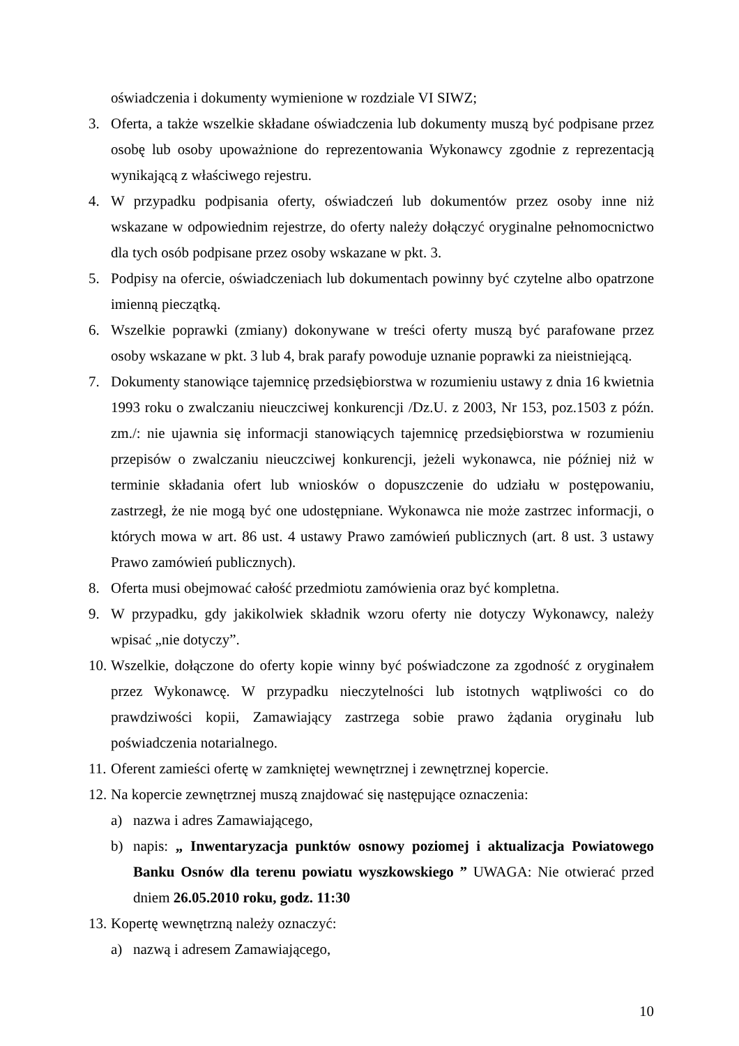oświadczenia i dokumenty wymienione w rozdziale VI SIWZ;
3. Oferta, a także wszelkie składane oświadczenia lub dokumenty muszą być podpisane przez osobę lub osoby upoważnione do reprezentowania Wykonawcy zgodnie z reprezentacją wynikającą z właściwego rejestru.
4. W przypadku podpisania oferty, oświadczeń lub dokumentów przez osoby inne niż wskazane w odpowiednim rejestrze, do oferty należy dołączyć oryginalne pełnomocnictwo dla tych osób podpisane przez osoby wskazane w pkt. 3.
5. Podpisy na ofercie, oświadczeniach lub dokumentach powinny być czytelne albo opatrzone imienną pieczątką.
6. Wszelkie poprawki (zmiany) dokonywane w treści oferty muszą być parafowane przez osoby wskazane w pkt. 3 lub 4, brak parafy powoduje uznanie poprawki za nieistniejącą.
7. Dokumenty stanowiące tajemnicę przedsiębiorstwa w rozumieniu ustawy z dnia 16 kwietnia 1993 roku o zwalczaniu nieuczciwej konkurencji /Dz.U. z 2003, Nr 153, poz.1503 z późn. zm./: nie ujawnia się informacji stanowiących tajemnicę przedsiębiorstwa w rozumieniu przepisów o zwalczaniu nieuczciwej konkurencji, jeżeli wykonawca, nie później niż w terminie składania ofert lub wniosków o dopuszczenie do udziału w postępowaniu, zastrzegł, że nie mogą być one udostępniane. Wykonawca nie może zastrzec informacji, o których mowa w art. 86 ust. 4 ustawy Prawo zamówień publicznych (art. 8 ust. 3 ustawy Prawo zamówień publicznych).
8. Oferta musi obejmować całość przedmiotu zamówienia oraz być kompletna.
9. W przypadku, gdy jakikolwiek składnik wzoru oferty nie dotyczy Wykonawcy, należy wpisać „nie dotyczy”.
10. Wszelkie, dołączone do oferty kopie winny być poświadczone za zgodność z oryginałem przez Wykonawcę. W przypadku nieczytelności lub istotnych wątpliwości co do prawdziwości kopii, Zamawiający zastrzega sobie prawo żądania oryginału lub poświadczenia notarialnego.
11. Oferent zamieści ofertę w zamkniętej wewnętrznej i zewnętrznej kopercie.
12. Na kopercie zewnętrznej muszą znajdować się następujące oznaczenia:
a) nazwa i adres Zamawiającego,
b) napis: „ Inwentaryzacja punktów osnowy poziomej i aktualizacja Powiatowego Banku Osnów dla terenu powiatu wyszkowskiego ” UWAGA: Nie otwierać przed dniem 26.05.2010 roku, godz. 11:30
13. Kopertę wewnętrzną należy oznaczyć:
a) nazwą i adresem Zamawiającego,
10